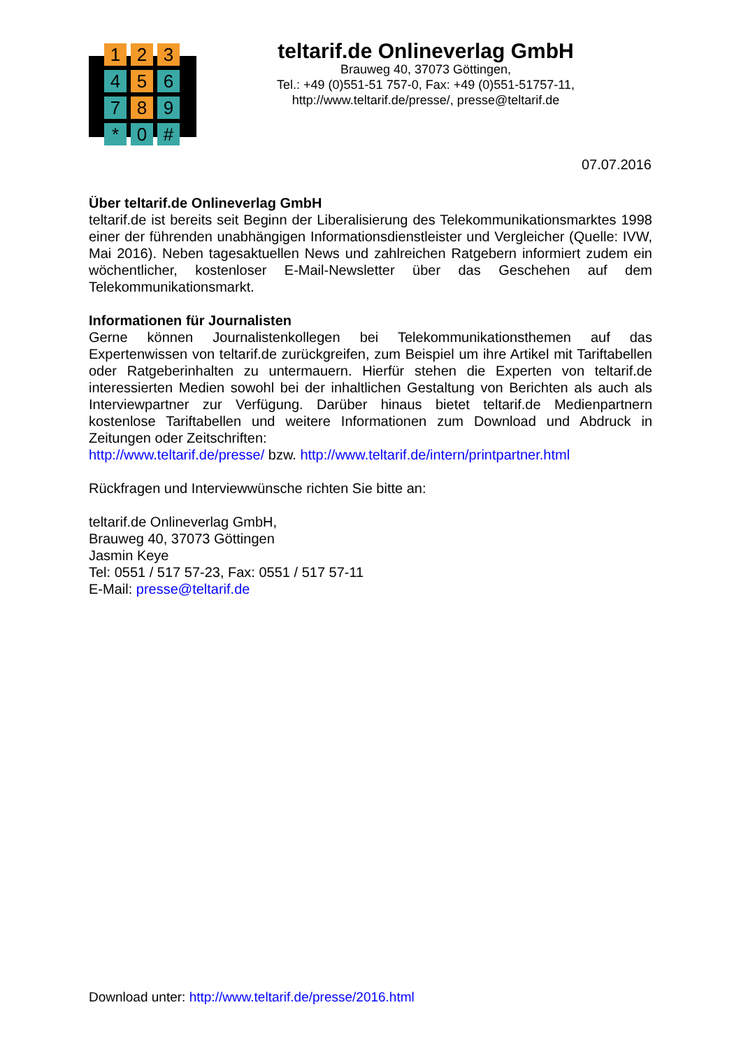1
2
3
4
5
6
7
8
9
*
0
#
teltarif.de Onlineverlag GmbH
Brauweg 40, 37073 Göttingen,
Tel.: +49 (0)551-51 757-0, Fax: +49 (0)551-51757-11,
http://www.teltarif.de/presse/, presse@teltarif.de
07.07.2016
Über teltarif.de Onlineverlag GmbH
teltarif.de ist bereits seit Beginn der Liberalisierung des Telekommunikationsmarktes 1998 einer der führenden unabhängigen Informationsdienstleister und Vergleicher (Quelle: IVW, Mai 2016). Neben tagesaktuellen News und zahlreichen Ratgebern informiert zudem ein wöchentlicher, kostenloser E-Mail-Newsletter über das Geschehen auf dem Telekommunikationsmarkt.
Informationen für Journalisten
Gerne können Journalistenkollegen bei Telekommunikationsthemen auf das Expertenwissen von teltarif.de zurückgreifen, zum Beispiel um ihre Artikel mit Tariftabellen oder Ratgeberinhalten zu untermauern. Hierfür stehen die Experten von teltarif.de interessierten Medien sowohl bei der inhaltlichen Gestaltung von Berichten als auch als Interviewpartner zur Verfügung. Darüber hinaus bietet teltarif.de Medienpartnern kostenlose Tariftabellen und weitere Informationen zum Download und Abdruck in Zeitungen oder Zeitschriften:
http://www.teltarif.de/presse/ bzw. http://www.teltarif.de/intern/printpartner.html
Rückfragen und Interviewwünsche richten Sie bitte an:
teltarif.de Onlineverlag GmbH,
Brauweg 40, 37073 Göttingen
Jasmin Keye
Tel: 0551 / 517 57-23, Fax: 0551 / 517 57-11
E-Mail: presse@teltarif.de
Download unter: http://www.teltarif.de/presse/2016.html